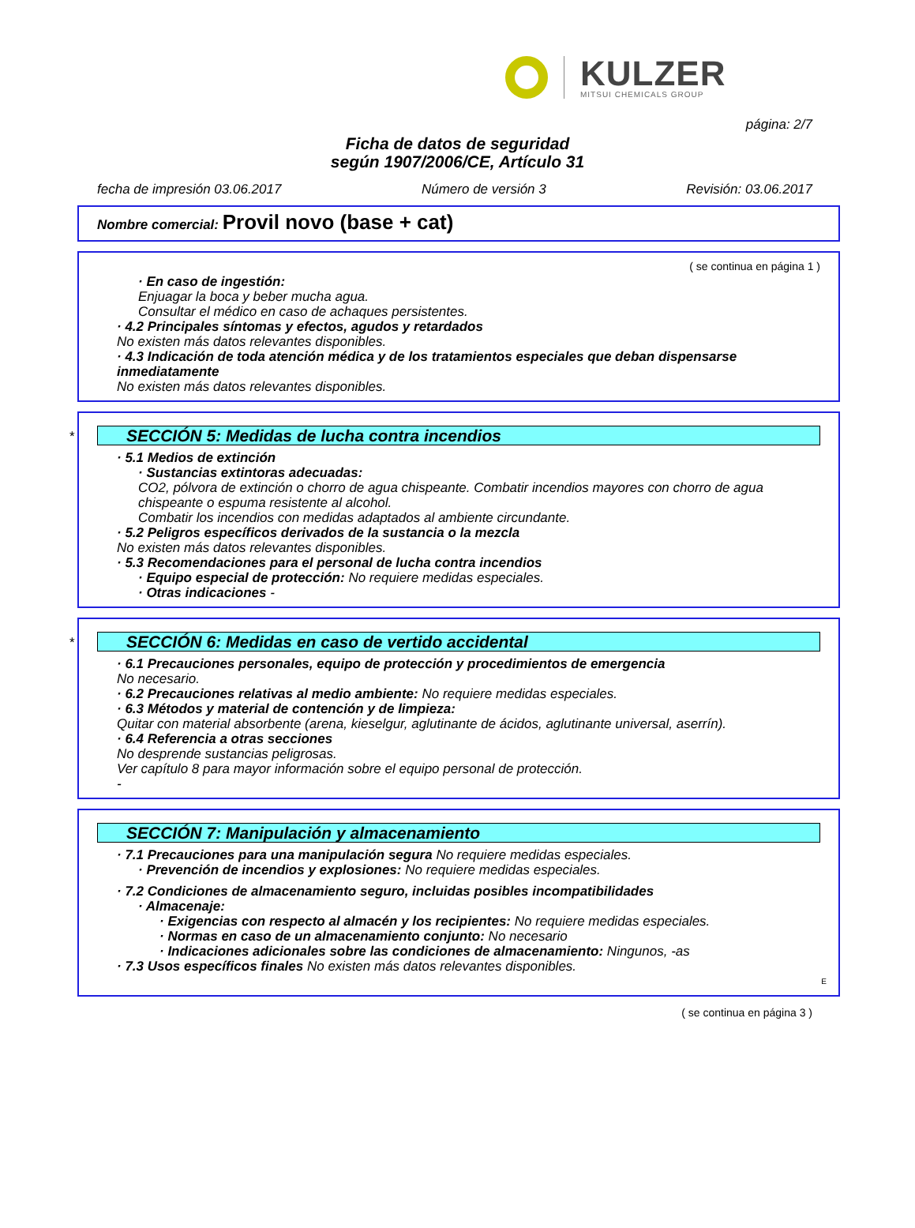KULZER
MITSUI CHEMICALS GROUP
página: 2/7
Ficha de datos de seguridad
según 1907/2006/CE, Artículo 31
fecha de impresión 03.06.2017 Número de versión 3 Revisión: 03.06.2017
Nombre comercial: Provil novo (base + cat)
( se continua en página 1 )
· En caso de ingestión:
Enjuagar la boca y beber mucha agua.
Consultar el médico en caso de achaques persistentes.
· 4.2 Principales síntomas y efectos, agudos y retardados
No existen más datos relevantes disponibles.
· 4.3 Indicación de toda atención médica y de los tratamientos especiales que deban dispensarse inmediatamente
No existen más datos relevantes disponibles.
*
SECCIÓN 5: Medidas de lucha contra incendios
· 5.1 Medios de extinción
· Sustancias extintoras adecuadas:
CO2, pólvora de extinción o chorro de agua chispeante. Combatir incendios mayores con chorro de agua chispeante o espuma resistente al alcohol.
Combatir los incendios con medidas adaptados al ambiente circundante.
· 5.2 Peligros específicos derivados de la sustancia o la mezcla
No existen más datos relevantes disponibles.
· 5.3 Recomendaciones para el personal de lucha contra incendios
· Equipo especial de protección: No requiere medidas especiales.
· Otras indicaciones -
*
SECCIÓN 6: Medidas en caso de vertido accidental
· 6.1 Precauciones personales, equipo de protección y procedimientos de emergencia
No necesario.
· 6.2 Precauciones relativas al medio ambiente: No requiere medidas especiales.
· 6.3 Métodos y material de contención y de limpieza:
Quitar con material absorbente (arena, kieselgur, aglutinante de ácidos, aglutinante universal, aserrín).
· 6.4 Referencia a otras secciones
No desprende sustancias peligrosas.
Ver capítulo 8 para mayor información sobre el equipo personal de protección.
-
SECCIÓN 7: Manipulación y almacenamiento
· 7.1 Precauciones para una manipulación segura No requiere medidas especiales.
· Prevención de incendios y explosiones: No requiere medidas especiales.
· 7.2 Condiciones de almacenamiento seguro, incluidas posibles incompatibilidades
· Almacenaje:
· Exigencias con respecto al almacén y los recipientes: No requiere medidas especiales.
· Normas en caso de un almacenamiento conjunto: No necesario
· Indicaciones adicionales sobre las condiciones de almacenamiento: Ningunos, -as
· 7.3 Usos específicos finales No existen más datos relevantes disponibles.
E
( se continua en página 3 )